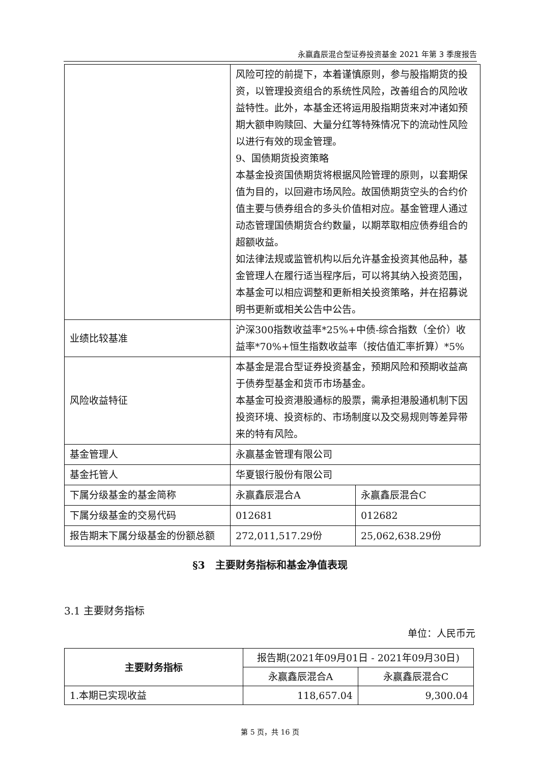永赢鑫辰混合型证券投资基金 2021 年第 3 季度报告
| | 风险可控的前提下，本着谨慎原则，参与股指期货的投资，以管理投资组合的系统性风险，改善组合的风险收益特性。此外，本基金还将运用股指期货来对冲诸如预期大额申购赎回、大量分红等特殊情况下的流动性风险以进行有效的现金管理。 9、国债期货投资策略 本基金投资国债期货将根据风险管理的原则，以套期保值为目的，以回避市场风险。故国债期货空头的合约价值主要与债券组合的多头价值相对应。基金管理人通过动态管理国债期货合约数量，以期萃取相应债券组合的超额收益。 如法律法规或监管机构以后允许基金投资其他品种，基金管理人在履行适当程序后，可以将其纳入投资范围，本基金可以相应调整和更新相关投资策略，并在招募说明书更新或相关公告中公告。 | |
| 业绩比较基准 | 沪深300指数收益率*25%+中债-综合指数（全价）收益率*70%+恒生指数收益率（按估值汇率折算）*5% | |
| 风险收益特征 | 本基金是混合型证券投资基金，预期风险和预期收益高于债券型基金和货币市场基金。 本基金可投资港股通标的股票，需承担港股通机制下因投资环境、投资标的、市场制度以及交易规则等差异带来的特有风险。 | |
| 基金管理人 | 永赢基金管理有限公司 | |
| 基金托管人 | 华夏银行股份有限公司 | |
| 下属分级基金的基金简称 | 永赢鑫辰混合A | 永赢鑫辰混合C |
| 下属分级基金的交易代码 | 012681 | 012682 |
| 报告期末下属分级基金的份额总额 | 272,011,517.29份 | 25,062,638.29份 |
§3　主要财务指标和基金净值表现
3.1 主要财务指标
单位：人民币元
| 主要财务指标 | 报告期(2021年09月01日 - 2021年09月30日) | |
| | 永赢鑫辰混合A | 永赢鑫辰混合C |
| 1.本期已实现收益 | 118,657.04 | 9,300.04 |
第 5 页，共 16 页